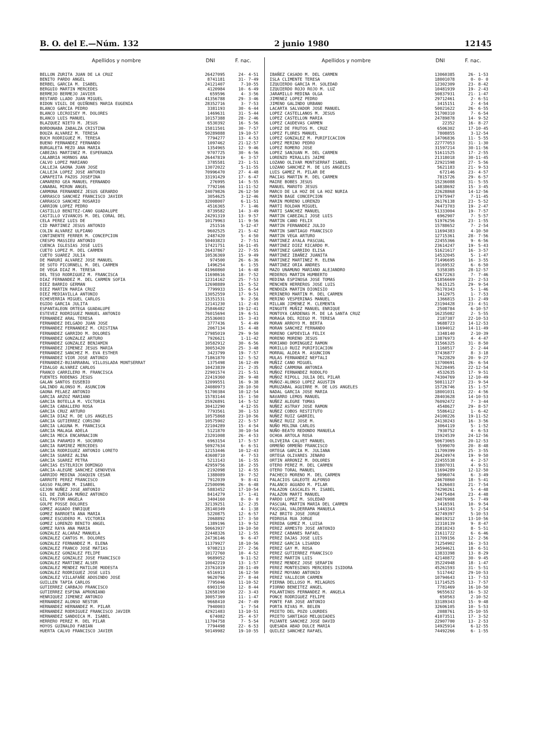B. O. del E.—Núm. 132 2 junio 1980 12145
| Apellidos y nombre | DNI | F. nac. |
| --- | --- | --- |
| BELLON ZURITA JUAN DE LA CRUZ | 26427095 | 24- 4-51 |
| BENITO PARDO ANGEL | 8741181 | 31- 7-49 |
| BERBEL GARCIA M. ISABEL | 24121407 | 7-10-55 |
| BERGUIO MARTIN MERCEDES | 4120984 | 10- 6-49 |
| BERMEJO BERMEJO JAVIER | 659596 | 4- 3-56 |
| BESTARD LLADO JUAN MIGUEL | 41356788 | 29- 3-46 |
| BIDON VIGIL DE QUIÑONES MARIA EUGENIA | 28352716 | 3- 7-53 |
| BLANCO GARCIA PEDRO | 3381193 | 30- 6-44 |
| BLANCO LECROISEY M. DOLORES | 1469631 | 31- 5-44 |
| BLANCO LUIS MANUEL | 10157388 | 28- 2-46 |
| BLAZQUEZ NIETO M. JESUS | 6530392 | 16- 5-56 |
| BORDONABA ZABALZA CRISTINA | 15811501 | 30- 7-57 |
| BOUZA ALVAREZ M. TERESA | 50289888 | 19-10-57 |
| BUCH RODRIGUEZ M. TERESA | 7794277 | 13- 4-53 |
| BUENO FERNANDEZ FERNANDO | 1097462 | 21-12-57 |
| BURGALETA MEZO ANA MARIA | 1354965 | 12- 9-46 |
| CABEZAS MARTINEZ M. ESPERANZA | 9707725 | 30- 6-56 |
| CALABRIA HORNOS ANA | 26447819 | 6- 3-57 |
| CALVO LOPEZ MARIANO | 3785581 | 23- 1-51 |
| CALLEJA GAONA JUAN JOSE | 13072022 | 5-11-55 |
| CALLEJA LOPEZ JOSE ANTONIO | 70996470 | 27- 4-48 |
| CAMAFEITA PAZOS JOSEFINA | 33191429 | 17- 6-47 |
| CAMARERO GEA MANUEL FERNANDO | 276995 | 14- 5-55 |
| CANABAL MIRON ANGEL | 7792166 | 11-11-52 |
| CARMONA FERNANDEZ JESUS GERARDO | 24079826 | 26-12-50 |
| CARRASCO SANCHEZ FRANCISCO JAVIER | 3054625 | 3-12-46 |
| CARRASCO SANCHEZ ROSARIO | 32008007 | 6-11-51 |
| CARRION LOPEZ PEDRO | 4516365 | 7- 1-46 |
| CASTILLO BENITEZ-CANO GUADALUPE | 8739582 | 14- 3-49 |
| CASTILLO VIVANCOS M. DEL CORAL DEL | 24291319 | 13- 9-57 |
| CELA PEREZ LUIS DE | 10179963 | 11- 9-56 |
| CID MARTINEZ JESUS ANTONIO | 251516 | 5-12-47 |
| COLIN ALVAREZ ULPIANO | 9602525 | 21- 5-42 |
| CONTINENTE FERRER M. CONCEPCION | 2487420 | 5- 4-50 |
| CRESPO MASSIEU ANTONIO | 50403823 | 2- 7-51 |
| CUENCA IGLESIAS JOSE LUIS | 17421751 | 16-11-45 |
| CUETO LOPEZ M. DEL CARMEN | 26437867 | 22- 7-55 |
| CUETO SUAREZ JULIA | 10536369 | 15- 9-49 |
| DE MARURI ALVAREZ JOSE MANUEL | 974500 | 26- 6-36 |
| DE SOTO PICORNELL M. DEL CARMEN | 1496254 | 6- 1-55 |
| DE VEGA DIAZ M. TERESA | 41960860 | 14- 6-48 |
| DEL TESO RODRIGUEZ M. FRANCISCA | 11698616 | 18- 7-52 |
| DIAZ FERNANDEZ M. DEL CARMEN SOFIA | 12314162 | 25- 7-53 |
| DIEZ BARRIO GERMAN | 12698889 | 15- 5-52 |
| DIEZ MARTIN MARIA CRUZ | 7799933 | 15- 6-54 |
| DIEZ MEDIAVILLA ANTONIO | 13052559 | 17- 9-51 |
| ECHEVERRIA MIGUEL CARLOS | 15351531 | 9- 2-56 |
| EGIDO GARCIA JULITA | 12141230 | 11- 2-43 |
| ESPANTALEON ORTEGA GUADALUPE | 25846482 | 19-12-41 |
| ESTEVEZ RODRIGUEZ MANUEL ANTONIO | 76015694 | 19- 6-51 |
| FERNANDEZ ARAL TERESA | 25536003 | 15- 3-43 |
| FERNANDEZ DELGADO JUAN JOSE | 3777436 | 5- 4-49 |
| FERNANDEZ FERNANDEZ M. CRISTINA | 2067134 | 15- 4-48 |
| FERNANDEZ GARRIDO M. DOLORES | 27985019 | 29- 9-50 |
| FERNANDEZ GONZALEZ ARTURO | 7926621 | 1-11-42 |
| FERNANDEZ GONZALEZ BENJAMIN | 10582912 | 30- 6-56 |
| FERNANDEZ JIMENEZ JESUS MARIA | 30053420 | 25- 3-48 |
| FERNANDEZ SANCHEZ M. EVA ESTHER | 3423799 | 19- 7-57 |
| FERNANDEZ VIOR JOSE ANTONIO | 71861870 | 12- 5-52 |
| FERNANDEZ-BUJARRABAL VILLOSLADA MONTSERRAT | 1375498 | 16-12-49 |
| FIDALGO ALVAREZ CARLOS | 10423839 | 21- 2-35 |
| FRANCO CARRILERO M. FRANCISCA | 22901574 | 21- 5-51 |
| FUENTES RODENAS JESUS | 22419360 | 28- 9-48 |
| GALAN SANTOS EUSEBIO | 12099551 | 16- 9-38 |
| GALINDO ALONSO M. ASUNCION | 24080973 | 28-10-50 |
| GAONA PELAEZ ANTONIO | 51700384 | 10-12-54 |
| GARCIA ARZOZ MARIANO | 15783144 | 15- 1-50 |
| GARCIA BOTELLA M. VICTORIA | 25926891 | 14- 5-52 |
| GARCIA CABALLERO ROSA | 30412290 | 4-12-55 |
| GARCIA CRUZ ARTURO | 7793561 | 30- 1-53 |
| GARCIA DIAZ M. DE LOS ANGELES | 10575868 | 23-10-56 |
| GARCIA GUTIERREZ CORSINO | 10575902 | 22- 5-57 |
| GARCIA LAGUNA M. FRANCISCA | 22104289 | 15- 4-54 |
| GARCIA MALAGA ADELA | 5121870 | 30-10-54 |
| GARCIA MECA ENCARNACION | 23201008 | 26- 4-53 |
| GARCIA PARAMIO M. SOCORRO | 6963154 | 17- 5-57 |
| GARCIA RAMIREZ MERCEDES | 50927634 | 6- 6-51 |
| GARCIA RODRIGUEZ ANTONIO LORETO | 12153446 | 10-12-43 |
| GARCIA SUAREZ ALINA | 43608710 | 4- 7-53 |
| GARCIA SUAREZ PETRA | 5213143 | 16- 1-55 |
| GARCIAS ESTELRICH DOMINGO | 42959756 | 18- 2-55 |
| GARCIA-ALEGRE SANCHEZ GENOVEVA | 2192098 | 12- 4-55 |
| GARRIDO MEDINA JOAQUIN CESAR | 1388089 | 19- 7-52 |
| GARROTE PEREZ FRANCISCO | 7912039 | 9- 8-41 |
| GASSO PALOMO M. ISABEL | 22500096 | 26- 6-48 |
| GIJON NUÑEZ JOSE ANTONIO | 5883452 | 17-10-54 |
| GIL DE ZUÑIGA MUÑOZ ANTONIO | 8414279 | 17- 1-41 |
| GIL PASTOR ANGELA | 3404160 | 0- 0- 0 |
| GOLPE POSSE DOLORES | 32139251 | 12- 2-35 |
| GOMEZ AGUADO ENRIQUE | 28140349 | 4- 1-38 |
| GOMEZ BARROETA ANA MARIA | 5220875 | 12- 6-57 |
| GOMEZ ESCUDERO M. VICTORIA | 2068892 | 17- 3-50 |
| GOMEZ LORENZO BENITO ANGEL | 1389196 | 13- 9-52 |
| GOMEZ RAYA ANA MARIA | 50663937 | 19-10-50 |
| GONZALEZ ALCARAZ MANUELA | 22448326 | 12- 1-55 |
| GONZALEZ CANTOS M. DOLORES | 24736146 | 9- 6-47 |
| GONZALEZ FERNANDEZ M. ELENA | 11379927 | 18-10-56 |
| GONZALEZ FRANCO JOSE MATIAS | 9708213 | 27- 2-56 |
| GONZALEZ GONZALEZ FELIPE | 10172760 | 10- 4-52 |
| GONZALEZ GONZALEZ JOSE FRANCISCO | 9689052 | 9-11-52 |
| GONZALEZ MARTINEZ ALSER | 10042219 | 13- 1-57 |
| GONZALEZ MENDEZ MATILDE MODESTA | 23761019 | 28-11-49 |
| GONZALEZ RODRIGUEZ JOSE LUIS | 6516913 | 16-12-50 |
| GONZALEZ VILLAFAÑE ADOSINDO JOSE | 9620796 | 27- 8-44 |
| GUILLEN TAPIA CARLOS | 7795046 | 11-10-52 |
| GUTIERREZ CARBAJO FRANCISCO | 6903150 | 12- 8-44 |
| GUTIERREZ ESPINA APRONIANO | 12658190 | 22- 3-43 |
| HENRIQUEZ JIMENEZ ANTONIO | 30057369 | 11- 1-47 |
| HERNANDEZ ALONSO NESTOR | 9668410 | 24- 7-49 |
| HERNANDEZ HERNANDEZ M. PILAR | 7940003 | 1- 7-54 |
| HERNANDEZ RODRIGUEZ FRANCISCO JAVIER | 42921483 | 13-10-51 |
| HERNANDEZ SANDOICA M. ISABEL | 674082 | 25- 4-57 |
| HERRERO PEREZ M. DEL PILAR | 11704758 | 7- 5-54 |
| HOYOS GUINALDO FABIAN | 7794498 | 22- 6-53 |
| HUERTA CALVO FRANCISCO JAVIER | 50149982 | 19-10-55 |
| Apellidos y nombre | DNI | F. nac. |
| --- | --- | --- |
| IBAÑEZ CASADO M. DEL CARMEN | 13060385 | 26- 1-53 |
| ISLA CLIMENTE TERESA | 18001078 | 0- 0- 0 |
| IZQUIERDO GARCIA M. SOLEDAD | 12302309 | 23- 8-42 |
| IZQUIERDO ROJO ROJO M. LUZ | 10481939 | 19- 2-43 |
| JARAMILLO MEDINA OLGA | 50837931 | 21- 1-47 |
| JIMENEZ LOPEZ PEDRO | 29712461 | 2- 6-51 |
| JIMENO GALINDO URBANO | 3415151 | 2- 4-54 |
| LACARTA SALVADOR JOSE MANUEL | 50021622 | 26- 6-55 |
| LOPEZ CASTELLANOS M. JESUS | 51700310 | 7- 6-54 |
| LOPEZ CASTELLON MARIA | 24789878 | 14- 9-52 |
| LOPEZ CAUDEVAS CARMEN | 22352 | 16- 8-27 |
| LOPEZ DE FRUTOS M. CRUZ | 6506302 | 17-10-45 |
| LOPEZ FLORES MANUEL | 7808855 | 3-12-54 |
| LOPEZ GONZALEZ M. PURIFICACION | 14706836 | 11- 5-55 |
| LOPEZ MERINO PEDRO | 22777053 | 31- 1-30 |
| LOPEZ ROMERO JOSE | 31597214 | 30-11-56 |
| LOPEZ SANJUAN M. DEL CARMEN | 51611525 | 17- 2-55 |
| LORENZO MIRALLES JAIME | 21318018 | 30-11-45 |
| LOZANO OLIVAR MONTSERRAT ISABEL | 22921598 | 27- 5-56 |
| LOZANO SANCHEZ M. DE LOS ANGELES | 5621183 | 21- 9-53 |
| LUIS GAMEZ M. PILAR DE | 672146 | 23- 4-57 |
| MACIAS MARTIN M. DEL CARMEN | 7815726 | 29- 6-57 |
| MAIRE BOBES JESUS | 15236088 | 31- 5-55 |
| MANUEL MAROTO JESUS | 14838692 | 15- 3-45 |
| MARCO DE LA HOZ DE LA HOZ NURIA | 22628868 | 14-12-56 |
| MARIN BAGE CONCEPCION | 17975947 | 7-11-45 |
| MARIN MORENO LORENZO | 26176138 | 23- 5-52 |
| MARTI ROLDAN MIGUEL | 74473703 | 19- 2-47 |
| MARTI SANCHEZ MANUEL | 51333004 | 19- 7-57 |
| MARTIN CABEZALI JOSE LUIS | 6962907 | 7- 5-57 |
| MARTIN CANO FELIX | 51976256 | 23- 1-55 |
| MARTIN FERNANDEZ JULIO | 15788652 | 7- 2-54 |
| MARTIN SANTIAGO FRANCISCO | 11694383 | 4-10-50 |
| MARTIN VEGA ARTURO | 12715361 | 28- 7-56 |
| MARTINEZ AYALA PASCUAL | 22455366 | 9- 6-56 |
| MARTINEZ DIEZ RICARDO M. | 23614247 | 19- 5-43 |
| MARTINEZ GARRIDO ELISA | 51621617 | 16- 3-57 |
| MARTINEZ IBAÑEZ JUANITA | 14532045 | 5- 1-47 |
| MARTINEZ MARTINEZ M. ELENA | 71496695 | 16- 3-55 |
| MARTINEZ ORIA ANDRES | 10169532 | 6- 6-50 |
| MAZO UNAMUNO MARIANO ALEJANDRO | 5358385 | 28-12-57 |
| MEDEROS MARTIN HUMBERTO | 42672263 | 7- 7-46 |
| MEDINA ESPINOSA JOSE TOMAS | 51856669 | 23- 2-53 |
| MENCHEN HERREROS JOSE LUIS | 5615125 | 29- 9-54 |
| MENDOZA MARTIN DIONISIO | 76170343 | 5- 1-46 |
| MERINERO MARTIN M. DEL CARMEN | 3412975 | 1- 7-53 |
| MERINO VESPERINAS MANUEL | 1366815 | 13- 2-49 |
| MILLAN JIMENEZ M. CLEMENTA | 23194428 | 23- 4-51 |
| MINGOTE MUÑIZ MANUEL ENRIQUE | 2508784 | 6-10-57 |
| MONTOYA CARDENAS M. DE LA SANTA CRUZ | 16235082 | 2- 5-55 |
| MORAGA DEL RIEGO M. TERESA | 2187387 | 22-10-53 |
| MORAN ARROYO M. BERTA | 9688723 | 14-12-53 |
| MORAN SANCHEZ FERNANDO | 11694012 | 14-11-49 |
| MORENO CAPDEVILA FELIX | 3348140 | 2-10-39 |
| MORENO MORENO JESUS | 13876973 | 4- 4-47 |
| MORIANO DOMINGUEZ RAMON | 31566325 | 31- 8-50 |
| MORILLO RUIZ PURIFICACION | 1160517 | 2- 2-44 |
| MORRAL ALDEA M. ASUNCION | 37436877 | 8- 3-18 |
| MULAS FERNANDEZ NEFTALI | 7622829 | 20- 9-27 |
| MUÑIZ CANO MIGUEL | 13700691 | 26- 6-54 |
| MUÑOZ CARMONA ANTONIA | 76220495 | 22-12-54 |
| MUÑOZ FERNANDEZ RODOLFO | 4532635 | 17- 9-51 |
| MUÑOZ RIPOLL JULIA DEL PILAR | 74304769 | 12-10-49 |
| MUÑOZ-ALONSO LOPEZ AGUSTIN | 50811127 | 23- 9-54 |
| MURUZABAL AGUIRRE M. DE LOS ANGELES | 15726746 | 15- 1-57 |
| NADAL GARCIA JOSE MARIA | 18001031 | 22- 4-56 |
| NAVARRO LEMOS MANUEL | 28403628 | 14-10-53 |
| NUÑEZ ALEGRE TOMAS | 76092472 | 7- 3-44 |
| NUÑEZ ASTRAY JOSE RAMON | 4548627 | 29- 8-57 |
| NUÑEZ COBOS RESTITUTO | 5586412 | 1- 6-42 |
| NUÑEZ RUIZ GABRIEL | 24100226 | 19-11-52 |
| NUÑEZ RUIZ JOSE M. | 24130243 | 16- 3-56 |
| NUÑO MOLINA CARLOS | 3064119 | 5- 1-52 |
| NUÑO-BEATO REDONDO MANUELA | 7930752 | 4- 6-53 |
| OCHOA ARTOLA ROSA | 15924539 | 24-12-56 |
| OLIVEIRA CALVET MANUEL | 50673065 | 20-12-53 |
| ORMEÑO ORMEÑO FRANCISCO | 5599070 | 20- 8-48 |
| ORTEGA GARCIA M. JULIANA | 11709399 | 25- 3-55 |
| ORTEGA OLIVARES JENARO | 26424974 | 19- 9-50 |
| ORTIN ARRONIZ M. DOLORES | 22455538 | 4- 2-57 |
| OTERO PEREZ M. DEL CARMEN | 33807031 | 4- 9-51 |
| OTERO TORAL MANUEL | 11694289 | 12-12-50 |
| PACHECO MORENO M. DEL CARMEN | 5096074 | 6- 3-49 |
| PALACIOS GALEOTE ALFONSO | 24670860 | 18- 5-41 |
| PALANCO AGUADO M. PILAR | 1626603 | 21- 7-54 |
| PALAZON CASCALES M. ISABEL | 74290261 | 5- 4-48 |
| PALAZON MARTI MANUEL | 74475484 | 23- 4-48 |
| PARDO LOPEZ M. SOLEDAD | 24076908 | 5- 7-49 |
| PASCUAL MARTIN MARIA DEL CARMEN | 3416591 | 10- 9-54 |
| PASCUAL VALDERRAMA MANUELA | 51443343 | 5- 2-54 |
| PAZ BRITO JOSE JORGE | 42749397 | 5-10-53 |
| PEDROSA RUA JORGE | 36019212 | 13-10-56 |
| PEREDA GOMEZ M. LUISA | 12310139 | 9- 8-47 |
| PEREZ ARMESTO JOSE ANTONIO | 35810243 | 8- 5-51 |
| PEREZ CABANES RAFAEL | 21611722 | 6- 6-46 |
| PEREZ DAJAS JOSE LUIS | 11709156 | 12- 2-56 |
| PEREZ GARCIA LISARDO | 71254902 | 16- 3-53 |
| PEREZ GAY M. ROSA | 34594621 | 18- 6-51 |
| PEREZ GUTIERREZ FRANCISCO | 13833398 | 13- 8-29 |
| PEREZ MARTIN LUIS | 42140872 | 30- 9-45 |
| PEREZ MENDEZ JOSE SERAFIN | 35224948 | 18- 1-47 |
| PEREZ MONTESINOS MERCEDES ISIDORA | 45261593 | 31- 5-51 |
| PEREZ MOYANO ANTONIO | 5117442 | 29-10-53 |
| PEREZ VALLECOR CARMEN | 10794643 | 13- 7-53 |
| PIERNA DELLOSO M. MILAGROS | 11714525 | 13- 7-57 |
| PIORNO BENEITEZ ANGEL | 7781469 | 16-10-50 |
| POLANTINOS FERNANDEZ M. ANGELA | 9655632 | 16- 5-32 |
| PONCE RODRIGUEZ FELIPE | 650563 | 2-10-52 |
| PONTE FAR JOSE ANTONIO | 33189343 | 15- 9-48 |
| PORTA RIVAS M. BELEN | 32606105 | 10- 5-53 |
| PRIETO DEL POZO LOURDES | 2088761 | 25-10-55 |
| PRIETO SANTIAGO MELQUIADES | 41073511 | 17- 3-52 |
| PUJANTE SANCHEZ JOSE DAVID | 22907700 | 13- 2-53 |
| QUESADA ABAD DULCE MARIA | 14925914 | 6-12-55 |
| QUILEZ SANCHEZ RAFAEL | 74492266 | 6- 1-55 |